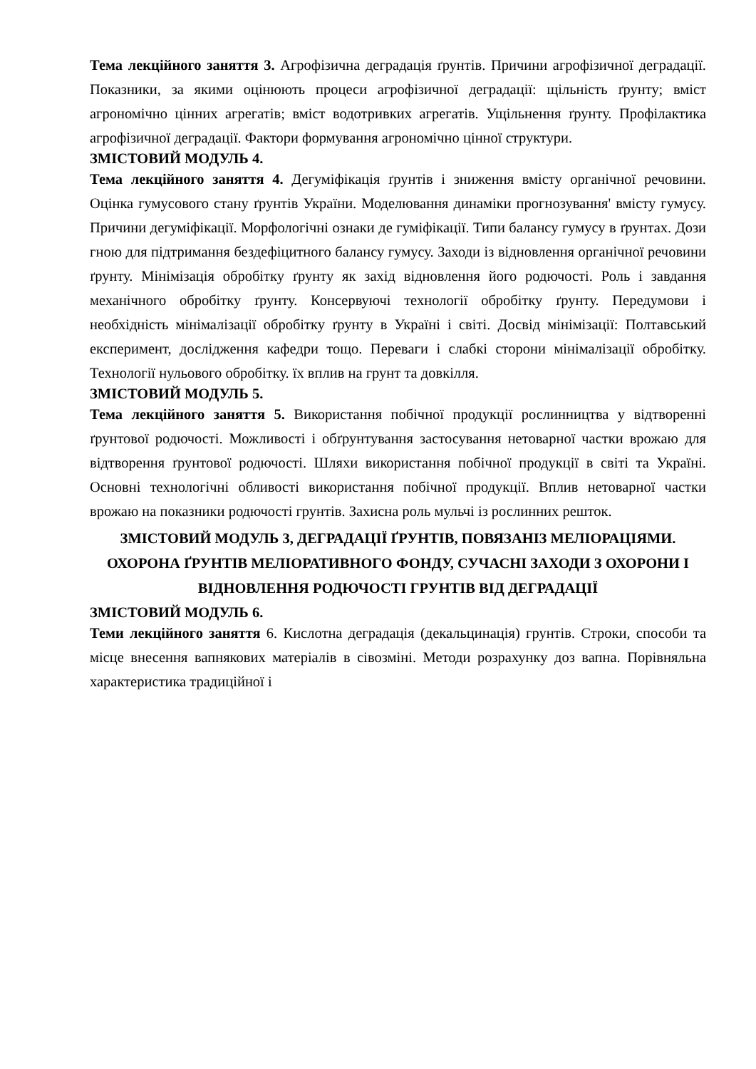Тема лекційного заняття 3. Агрофізична деградація ґрунтів. Причини агрофізичної деградації. Показники, за якими оцінюють процеси агрофізичної деградації: щільність ґрунту; вміст агрономічно цінних агрегатів; вміст водотривких агрегатів. Ущільнення ґрунту. Профілактика агрофізичної деградації. Фактори формування агрономічно цінної структури.
ЗМІСТОВИЙ МОДУЛЬ 4.
Тема лекційного заняття 4. Дегуміфікація ґрунтів і зниження вмісту органічної речовини. Оцінка гумусового стану ґрунтів України. Моделювання динаміки прогнозування' вмісту гумусу. Причини дегуміфікації. Морфологічні ознаки де гуміфікації. Типи балансу гумусу в ґрунтах. Дози гною для підтримання бездефіцитного балансу гумусу. Заходи із відновлення органічної речовини ґрунту. Мінімізація обробітку ґрунту як захід відновлення його родючості. Роль і завдання механічного обробітку ґрунту. Консервуючі технології обробітку ґрунту. Передумови і необхідність мінімалізації обробітку ґрунту в Україні і світі. Досвід мінімізації: Полтавський експеримент, дослідження кафедри тощо. Переваги і слабкі сторони мінімалізації обробітку. Технології нульового обробітку. їх вплив на грунт та довкілля.
ЗМІСТОВИЙ МОДУЛЬ 5.
Тема лекційного заняття 5. Використання побічної продукції рослинництва у відтворенні ґрунтової родючості. Можливості і обґрунтування застосування нетоварної частки врожаю для відтворення ґрунтової родючості. Шляхи використання побічної продукції в світі та Україні. Основні технологічні обливості використання побічної продукції. Вплив нетоварної частки врожаю на показники родючості грунтів. Захисна роль мульчі із рослинних решток.
ЗМІСТОВИЙ МОДУЛЬ 3, ДЕГРАДАЦІЇ ҐРУНТІВ, ПОВЯЗАНІЗ МЕЛІОРАЦІЯМИ. ОХОРОНА ҐРУНТІВ МЕЛІОРАТИВНОГО ФОНДУ, СУЧАСНІ ЗАХОДИ З ОХОРОНИ І ВІДНОВЛЕННЯ РОДЮЧОСТІ ГРУНТІВ ВІД ДЕГРАДАЦІЇ
ЗМІСТОВИЙ МОДУЛЬ 6.
Теми лекційного заняття 6. Кислотна деградація (декальцинація) грунтів. Строки, способи та місце внесення вапнякових матеріалів в сівозміні. Методи розрахунку доз вапна. Порівняльна характеристика традиційної і